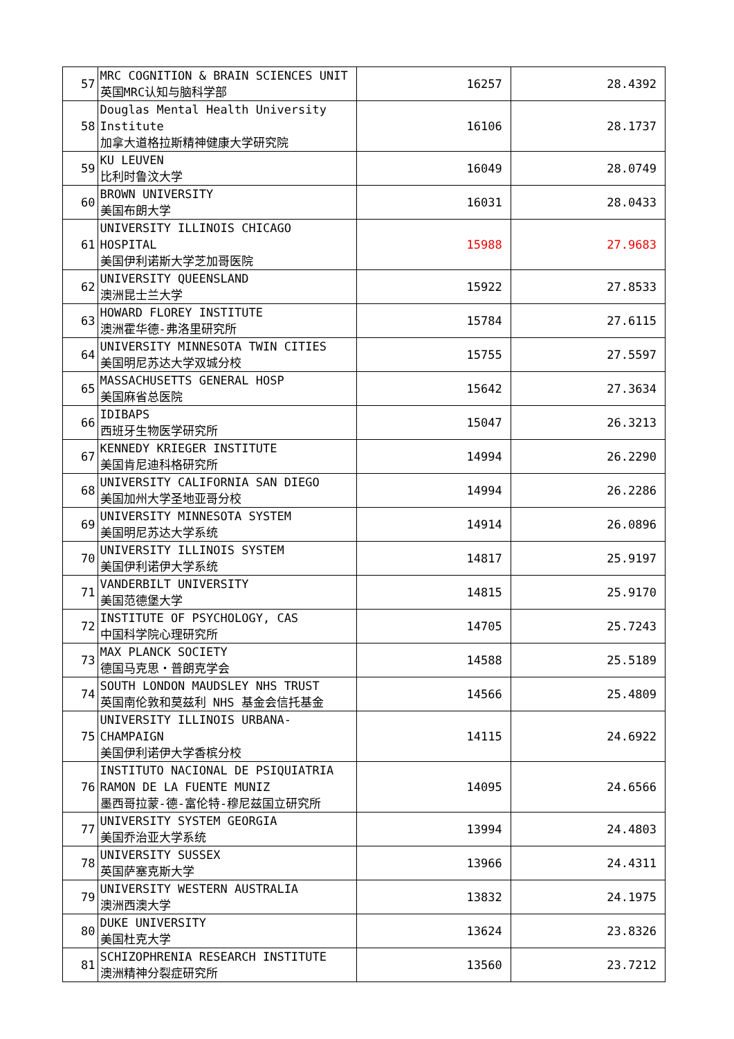| 57 | MRC COGNITION & BRAIN SCIENCES UNIT 英国MRC认知与脑科学部 | 16257 | 28.4392 |
| 58 | Douglas Mental Health University Institute 加拿大道格拉斯精神健康大学研究院 | 16106 | 28.1737 |
| 59 | KU LEUVEN 比利时鲁汶大学 | 16049 | 28.0749 |
| 60 | BROWN UNIVERSITY 美国布朗大学 | 16031 | 28.0433 |
| 61 | UNIVERSITY ILLINOIS CHICAGO HOSPITAL 美国伊利诺斯大学芝加哥医院 | 15988 | 27.9683 |
| 62 | UNIVERSITY QUEENSLAND 澳洲昆士兰大学 | 15922 | 27.8533 |
| 63 | HOWARD FLOREY INSTITUTE 澳洲霍华德-弗洛里研究所 | 15784 | 27.6115 |
| 64 | UNIVERSITY MINNESOTA TWIN CITIES 美国明尼苏达大学双城分校 | 15755 | 27.5597 |
| 65 | MASSACHUSETTS GENERAL HOSP 美国麻省总医院 | 15642 | 27.3634 |
| 66 | IDIBAPS 西班牙生物医学研究所 | 15047 | 26.3213 |
| 67 | KENNEDY KRIEGER INSTITUTE 美国肯尼迪科格研究所 | 14994 | 26.2290 |
| 68 | UNIVERSITY CALIFORNIA SAN DIEGO 美国加州大学圣地亚哥分校 | 14994 | 26.2286 |
| 69 | UNIVERSITY MINNESOTA SYSTEM 美国明尼苏达大学系统 | 14914 | 26.0896 |
| 70 | UNIVERSITY ILLINOIS SYSTEM 美国伊利诺伊大学系统 | 14817 | 25.9197 |
| 71 | VANDERBILT UNIVERSITY 美国范德堡大学 | 14815 | 25.9170 |
| 72 | INSTITUTE OF PSYCHOLOGY, CAS 中国科学院心理研究所 | 14705 | 25.7243 |
| 73 | MAX PLANCK SOCIETY 德国马克思・普朗克学会 | 14588 | 25.5189 |
| 74 | SOUTH LONDON MAUDSLEY NHS TRUST 英国南伦敦和莫兹利 NHS 基金会信托基金 | 14566 | 25.4809 |
| 75 | UNIVERSITY ILLINOIS URBANA-CHAMPAIGN 美国伊利诺伊大学香槟分校 | 14115 | 24.6922 |
| 76 | INSTITUTO NACIONAL DE PSIQUIATRIA RAMON DE LA FUENTE MUNIZ 墨西哥拉蒙-德-富伦特-穆尼兹国立研究所 | 14095 | 24.6566 |
| 77 | UNIVERSITY SYSTEM GEORGIA 美国乔治亚大学系统 | 13994 | 24.4803 |
| 78 | UNIVERSITY SUSSEX 英国萨塞克斯大学 | 13966 | 24.4311 |
| 79 | UNIVERSITY WESTERN AUSTRALIA 澳洲西澳大学 | 13832 | 24.1975 |
| 80 | DUKE UNIVERSITY 美国杜克大学 | 13624 | 23.8326 |
| 81 | SCHIZOPHRENIA RESEARCH INSTITUTE 澳洲精神分裂症研究所 | 13560 | 23.7212 |